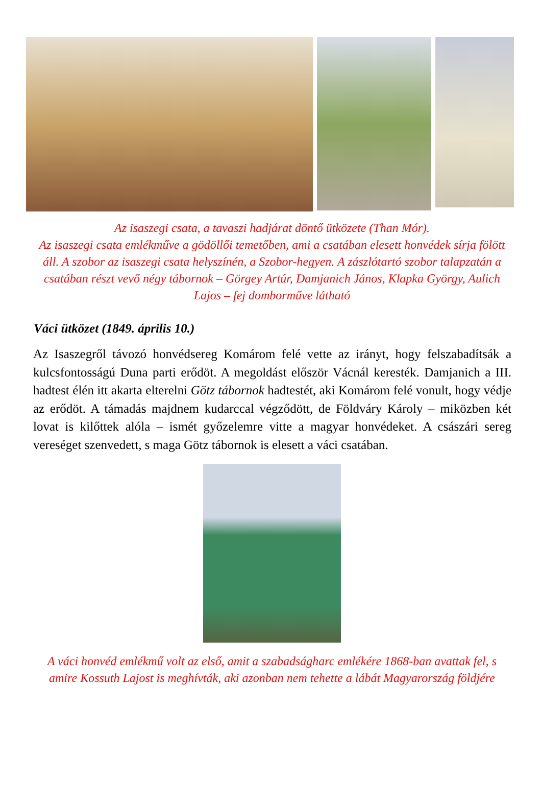Az isaszegi csata, a tavaszi hadjárat döntő ütközete (Than Mór).
Az isaszegi csata emlékműve a gödöllői temetőben, ami a csatában elesett honvédek sírja fölött áll. A szobor az isaszegi csata helyszínén, a Szobor-hegyen. A zászlótartó szobor talapzatán a csatában részt vevő négy tábornok – Görgey Artúr, Damjanich János, Klapka György, Aulich Lajos – fej domborműve látható
Váci ütközet (1849. április 10.)
Az Isaszegről távozó honvédsereg Komárom felé vette az irányt, hogy felszabadítsák a kulcsfontosságú Duna parti erődöt. A megoldást először Vácnál keresték. Damjanich a III. hadtest élén itt akarta elterelni Götz tábornok hadtestét, aki Komárom felé vonult, hogy védje az erődöt. A támadás majdnem kudarccal végződött, de Földváry Károly – miközben két lovat is kilőttek alóla – ismét győzelemre vitte a magyar honvédeket. A császári sereg vereséget szenvedett, s maga Götz tábornok is elesett a váci csatában.
A váci honvéd emlékmű volt az első, amit a szabadságharc emlékére 1868-ban avattak fel, s amire Kossuth Lajost is meghívták, aki azonban nem tehette a lábát Magyarország földjére